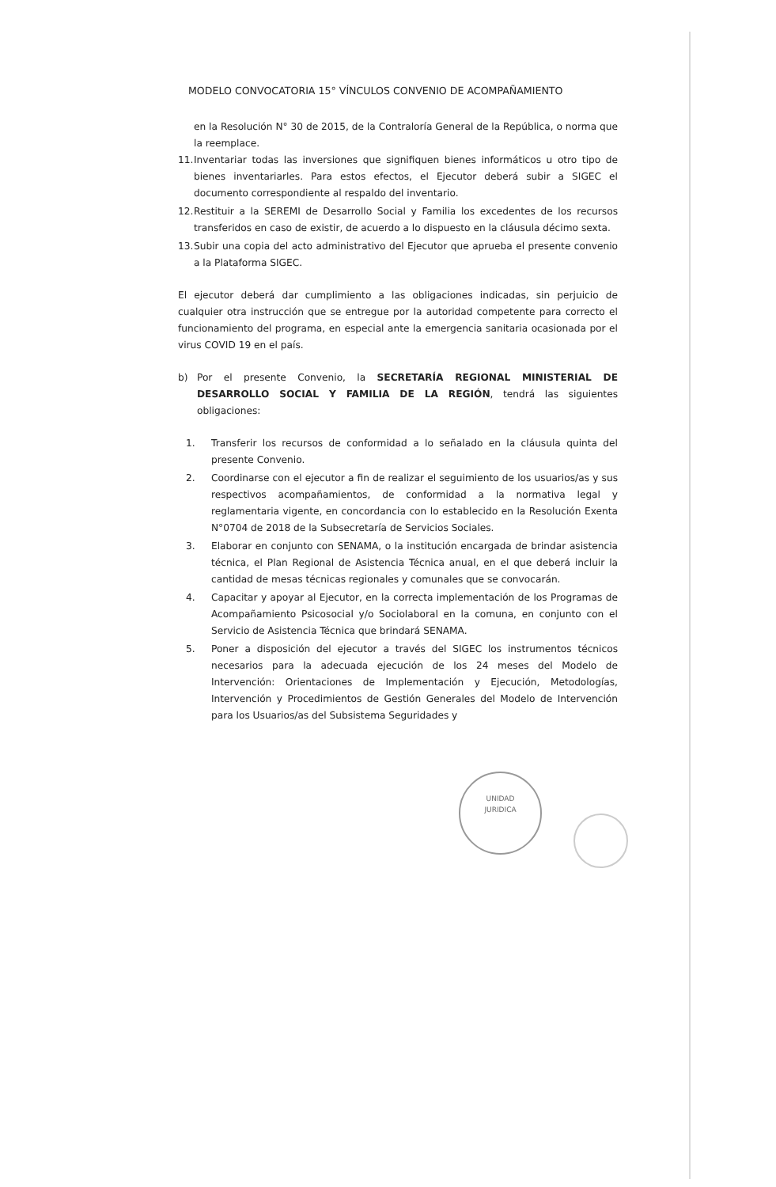MODELO CONVOCATORIA 15° VÍNCULOS CONVENIO DE ACOMPAÑAMIENTO
en la Resolución N° 30 de 2015, de la Contraloría General de la República, o norma que la reemplace.
11. Inventariar todas las inversiones que signifiquen bienes informáticos u otro tipo de bienes inventariarles. Para estos efectos, el Ejecutor deberá subir a SIGEC el documento correspondiente al respaldo del inventario.
12. Restituir a la SEREMI de Desarrollo Social y Familia los excedentes de los recursos transferidos en caso de existir, de acuerdo a lo dispuesto en la cláusula décimo sexta.
13. Subir una copia del acto administrativo del Ejecutor que aprueba el presente convenio a la Plataforma SIGEC.
El ejecutor deberá dar cumplimiento a las obligaciones indicadas, sin perjuicio de cualquier otra instrucción que se entregue por la autoridad competente para correcto el funcionamiento del programa, en especial ante la emergencia sanitaria ocasionada por el virus COVID 19 en el país.
b) Por el presente Convenio, la SECRETARÍA REGIONAL MINISTERIAL DE DESARROLLO SOCIAL Y FAMILIA DE LA REGIÓN, tendrá las siguientes obligaciones:
1. Transferir los recursos de conformidad a lo señalado en la cláusula quinta del presente Convenio.
2. Coordinarse con el ejecutor a fin de realizar el seguimiento de los usuarios/as y sus respectivos acompañamientos, de conformidad a la normativa legal y reglamentaria vigente, en concordancia con lo establecido en la Resolución Exenta N°0704 de 2018 de la Subsecretaría de Servicios Sociales.
3. Elaborar en conjunto con SENAMA, o la institución encargada de brindar asistencia técnica, el Plan Regional de Asistencia Técnica anual, en el que deberá incluir la cantidad de mesas técnicas regionales y comunales que se convocarán.
4. Capacitar y apoyar al Ejecutor, en la correcta implementación de los Programas de Acompañamiento Psicosocial y/o Sociolaboral en la comuna, en conjunto con el Servicio de Asistencia Técnica que brindará SENAMA.
5. Poner a disposición del ejecutor a través del SIGEC los instrumentos técnicos necesarios para la adecuada ejecución de los 24 meses del Modelo de Intervención: Orientaciones de Implementación y Ejecución, Metodologías, Intervención y Procedimientos de Gestión Generales del Modelo de Intervención para los Usuarios/as del Subsistema Seguridades y
UNIDAD
JURIDICA